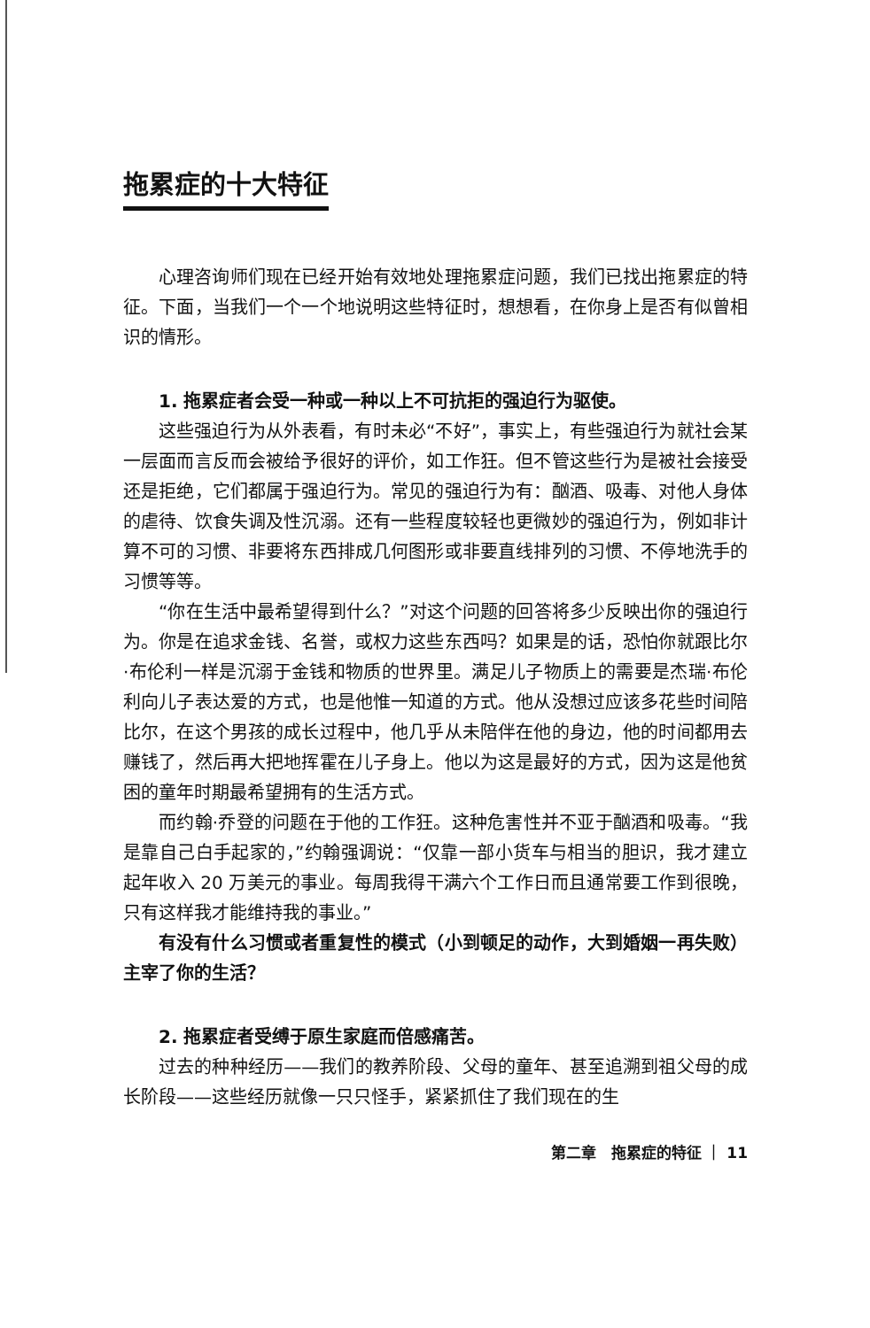拖累症的十大特征
心理咨询师们现在已经开始有效地处理拖累症问题，我们已找出拖累症的特征。下面，当我们一个一个地说明这些特征时，想想看，在你身上是否有似曾相识的情形。
1. 拖累症者会受一种或一种以上不可抗拒的强迫行为驱使。
这些强迫行为从外表看，有时未必“不好”，事实上，有些强迫行为就社会某一层面而言反而会被给予很好的评价，如工作狂。但不管这些行为是被社会接受还是拒绝，它们都属于强迫行为。常见的强迫行为有：酗酒、吸毒、对他人身体的虐待、饮食失调及性沉溺。还有一些程度较轻也更微妙的强迫行为，例如非计算不可的习惯、非要将东西排成几何图形或非要直线排列的习惯、不停地洗手的习惯等等。
“你在生活中最希望得到什么？”对这个问题的回答将多少反映出你的强迫行为。你是在追求金钱、名誉，或权力这些东西吗？如果是的话，恐怕你就跟比尔·布伦利一样是沉溺于金钱和物质的世界里。满足儿子物质上的需要是杰瑞·布伦利向儿子表达爱的方式，也是他惟一知道的方式。他从没想过应该多花些时间陪比尔，在这个男孩的成长过程中，他几乎从未陪伴在他的身边，他的时间都用去赚钱了，然后再大把地挥霍在儿子身上。他以为这是最好的方式，因为这是他贫困的童年时期最希望拥有的生活方式。
而约翰·乔登的问题在于他的工作狂。这种危害性并不亚于酗酒和吸毒。“我是靠自己白手起家的，”约翰强调说：“仅靠一部小货车与相当的胆识，我才建立起年收入 20 万美元的事业。每周我得干满六个工作日而且通常要工作到很晚，只有这样我才能维持我的事业。”
有没有什么习惯或者重复性的模式（小到顿足的动作，大到婚姻一再失败）主宰了你的生活？
2. 拖累症者受缚于原生家庭而倍感痛苦。
过去的种种经历——我们的教养阶段、父母的童年、甚至追溯到祖父母的成长阶段——这些经历就像一只只怪手，紧紧抓住了我们现在的生
第二章　拖累症的特征 ｜ 11